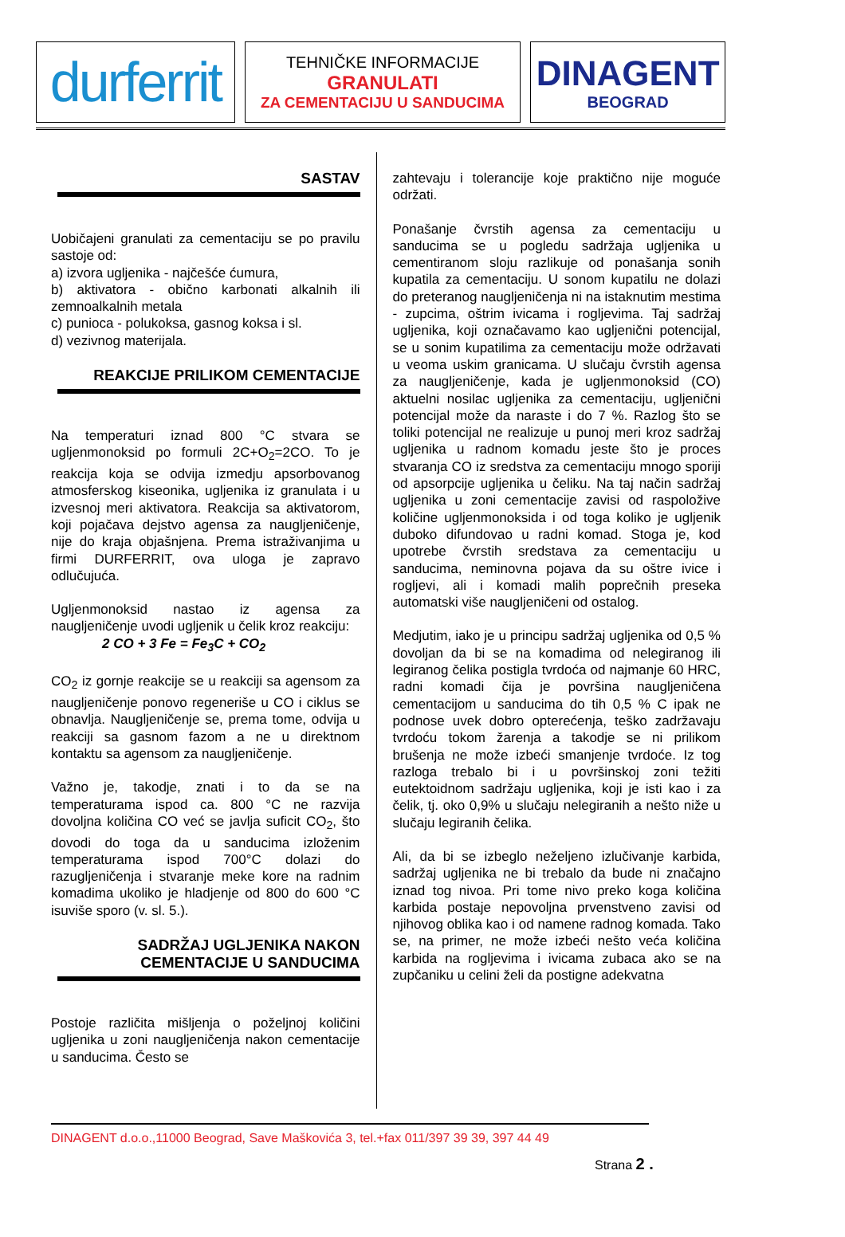durferrit
TEHNIČKE INFORMACIJE
GRANULATI
ZA CEMENTACIJU U SANDUCIMA
DINAGENT
BEOGRAD
SASTAV
Uobičajeni granulati za cementaciju se po pravilu sastoje od:
a) izvora ugljenika - najčešće ćumura,
b) aktivatora - obično karbonati alkalnih ili zemnoalkalnih metala
c) punioca - polukoksa, gasnog koksa i sl.
d) vezivnog materijala.
REAKCIJE PRILIKOM CEMENTACIJE
Na temperaturi iznad 800 °C stvara se ugljenmonoksid po formuli 2C+O<sub>2</sub>=2CO. To je reakcija koja se odvija izmedju apsorbovanog atmosferskog kiseonika, ugljenika iz granulata i u izvesnoj meri aktivatora. Reakcija sa aktivatorom, koji pojačava dejstvo agensa za naugljeničenje, nije do kraja objašnjena. Prema istraživanjima u firmi DURFERRIT, ova uloga je zapravo odlučujuća.
Ugljenmonoksid nastao iz agensa za naugljeničenje uvodi ugljenik u čelik kroz reakciju:
2 CO + 3 Fe = Fe<sub>3</sub>C + CO<sub>2</sub>
CO<sub>2</sub> iz gornje reakcije se u reakciji sa agensom za naugljeničenje ponovo regeneriše u CO i ciklus se obnavlja. Naugljeničenje se, prema tome, odvija u reakciji sa gasnom fazom a ne u direktnom kontaktu sa agensom za naugljeničenje.
Važno je, takodje, znati i to da se na temperaturama ispod ca. 800 °C ne razvija dovoljna količina CO već se javlja suficit CO<sub>2</sub>, što dovodi do toga da u sanducima izloženim temperaturama ispod 700°C dolazi do razugljeničenja i stvaranje meke kore na radnim komadima ukoliko je hladjenje od 800 do 600 °C isuviše sporo (v. sl. 5.).
SADRŽAJ UGLJENIKA NAKON
CEMENTACIJE U SANDUCIMA
Postoje različita mišljenja o poželjnoj količini ugljenika u zoni naugljeničenja nakon cementacije u sanducima. Često se
zahtevaju i tolerancije koje praktično nije moguće održati.
Ponašanje čvrstih agensa za cementaciju u sanducima se u pogledu sadržaja ugljenika u cementiranom sloju razlikuje od ponašanja sonih kupatila za cementaciju. U sonom kupatilu ne dolazi do preteranog naugljeničenja ni na istaknutim mestima - zupcima, oštrim ivicama i rogljevima. Taj sadržaj ugljenika, koji označavamo kao ugljenični potencijal, se u sonim kupatilima za cementaciju može održavati u veoma uskim granicama. U slučaju čvrstih agensa za naugljeničenje, kada je ugljenmonoksid (CO) aktuelni nosilac ugljenika za cementaciju, ugljenični potencijal može da naraste i do 7 %. Razlog što se toliki potencijal ne realizuje u punoj meri kroz sadržaj ugljenika u radnom komadu jeste što je proces stvaranja CO iz sredstva za cementaciju mnogo sporiji od apsorpcije ugljenika u čeliku. Na taj način sadržaj ugljenika u zoni cementacije zavisi od raspoložive količine ugljenmonoksida i od toga koliko je ugljenik duboko difundovao u radni komad. Stoga je, kod upotrebe čvrstih sredstava za cementaciju u sanducima, neminovna pojava da su oštre ivice i rogljevi, ali i komadi malih poprečnih preseka automatski više naugljeničeni od ostalog.
Medjutim, iako je u principu sadržaj ugljenika od 0,5 % dovoljan da bi se na komadima od nelegiranog ili legiranog čelika postigla tvrdoća od najmanje 60 HRC, radni komadi čija je površina naugljeničena cementacijom u sanducima do tih 0,5 % C ipak ne podnose uvek dobro opterećenja, teško zadržavaju tvrdoću tokom žarenja a takodje se ni prilikom brušenja ne može izbeći smanjenje tvrdoće. Iz tog razloga trebalo bi i u površinskoj zoni težiti eutektoidnom sadržaju ugljenika, koji je isti kao i za čelik, tj. oko 0,9% u slučaju nelegiranih a nešto niže u slučaju legiranih čelika.
Ali, da bi se izbeglo neželjeno izlučivanje karbida, sadržaj ugljenika ne bi trebalo da bude ni značajno iznad tog nivoa. Pri tome nivo preko koga količina karbida postaje nepovoljna prvenstveno zavisi od njihovog oblika kao i od namene radnog komada. Tako se, na primer, ne može izbeći nešto veća količina karbida na rogljevima i ivicama zubaca ako se na zupčaniku u celini želi da postigne adekvatna
DINAGENT d.o.o.,11000 Beograd, Save Maškovića 3, tel.+fax 011/397 39 39, 397 44 49
Strana 2 .